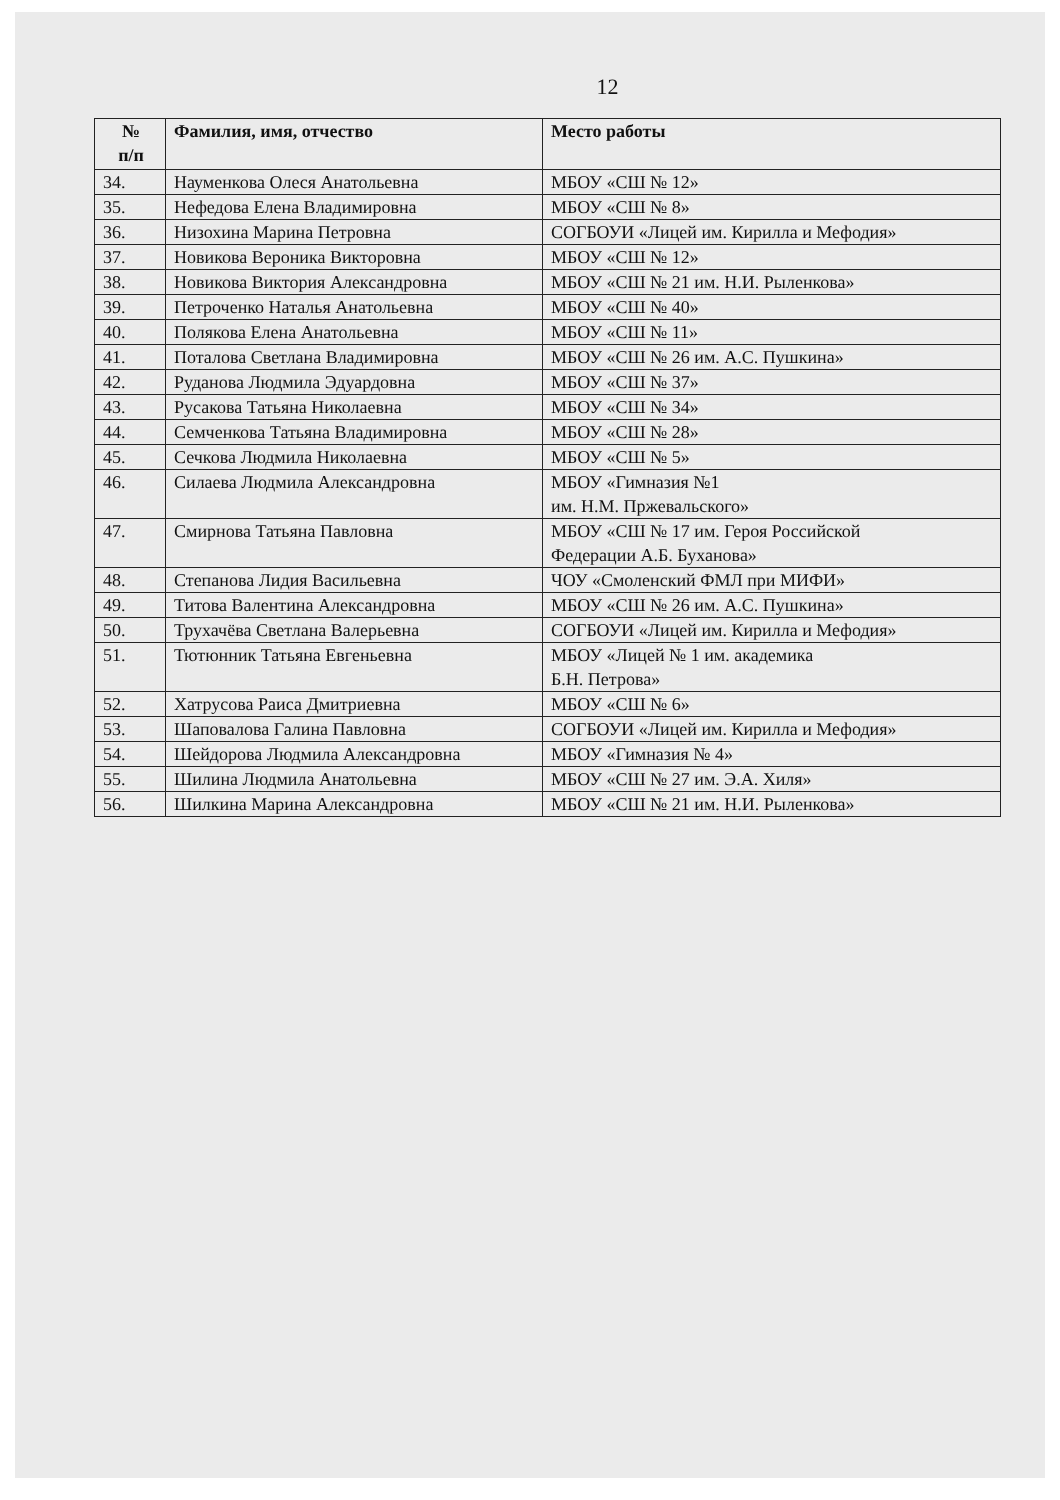12
| № п/п | Фамилия, имя, отчество | Место работы |
| --- | --- | --- |
| 34. | Науменкова Олеся Анатольевна | МБОУ «СШ № 12» |
| 35. | Нефедова Елена Владимировна | МБОУ «СШ № 8» |
| 36. | Низохина Марина Петровна | СОГБОУИ «Лицей им. Кирилла и Мефодия» |
| 37. | Новикова Вероника Викторовна | МБОУ «СШ № 12» |
| 38. | Новикова Виктория Александровна | МБОУ «СШ № 21 им. Н.И. Рыленкова» |
| 39. | Петроченко Наталья Анатольевна | МБОУ «СШ № 40» |
| 40. | Полякова Елена Анатольевна | МБОУ «СШ № 11» |
| 41. | Поталова Светлана Владимировна | МБОУ «СШ № 26 им. А.С. Пушкина» |
| 42. | Руданова Людмила Эдуардовна | МБОУ «СШ № 37» |
| 43. | Русакова Татьяна Николаевна | МБОУ «СШ № 34» |
| 44. | Семченкова Татьяна Владимировна | МБОУ «СШ № 28» |
| 45. | Сечкова Людмила Николаевна | МБОУ «СШ № 5» |
| 46. | Силаева Людмила Александровна | МБОУ «Гимназия №1 им. Н.М. Пржевальского» |
| 47. | Смирнова Татьяна Павловна | МБОУ «СШ № 17 им. Героя Российской Федерации А.Б. Буханова» |
| 48. | Степанова Лидия Васильевна | ЧОУ «Смоленский ФМЛ при МИФИ» |
| 49. | Титова Валентина Александровна | МБОУ «СШ № 26 им. А.С. Пушкина» |
| 50. | Трухачёва Светлана Валерьевна | СОГБОУИ «Лицей им. Кирилла и Мефодия» |
| 51. | Тютюнник Татьяна Евгеньевна | МБОУ «Лицей № 1 им. академика Б.Н. Петрова» |
| 52. | Хатрусова Раиса Дмитриевна | МБОУ «СШ № 6» |
| 53. | Шаповалова Галина Павловна | СОГБОУИ «Лицей им. Кирилла и Мефодия» |
| 54. | Шейдорова Людмила Александровна | МБОУ «Гимназия № 4» |
| 55. | Шилина Людмила Анатольевна | МБОУ «СШ № 27 им. Э.А. Хиля» |
| 56. | Шилкина Марина Александровна | МБОУ «СШ № 21 им. Н.И. Рыленкова» |